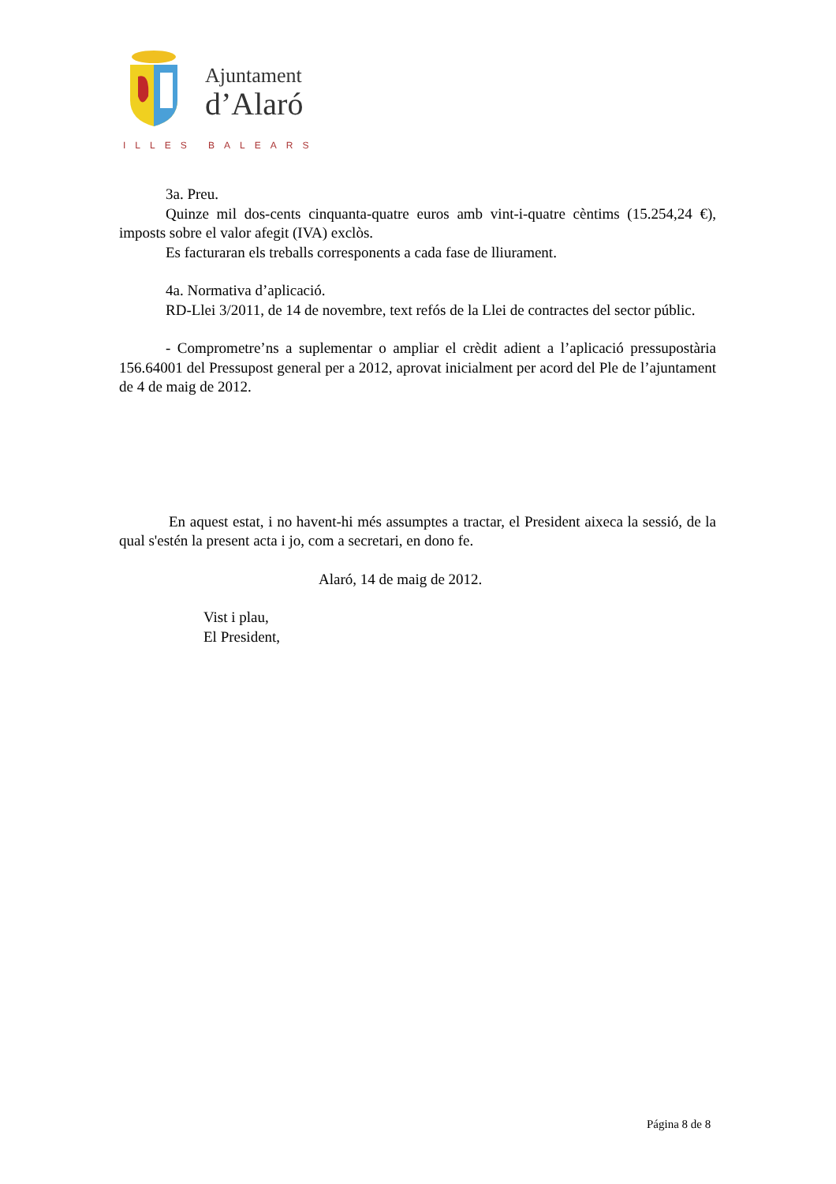Ajuntament
d’Alaró
ILLES BALEARS
3a. Preu.
Quinze mil dos-cents cinquanta-quatre euros amb vint-i-quatre cèntims (15.254,24 €), imposts sobre el valor afegit (IVA) exclòs.
Es facturaran els treballs corresponents a cada fase de lliurament.
4a. Normativa d’aplicació.
RD-Llei 3/2011, de 14 de novembre, text refós de la Llei de contractes del sector públic.
- Comprometre’ns a suplementar o ampliar el crèdit adient a l’aplicació pressupostària 156.64001 del Pressupost general per a 2012, aprovat inicialment per acord del Ple de l’ajuntament de 4 de maig de 2012.
En aquest estat, i no havent-hi més assumptes a tractar, el President aixeca la sessió, de la qual s'estén la present acta i jo, com a secretari, en dono fe.
Alaró, 14 de maig de 2012.
Vist i plau,
El President,
Página 8 de 8